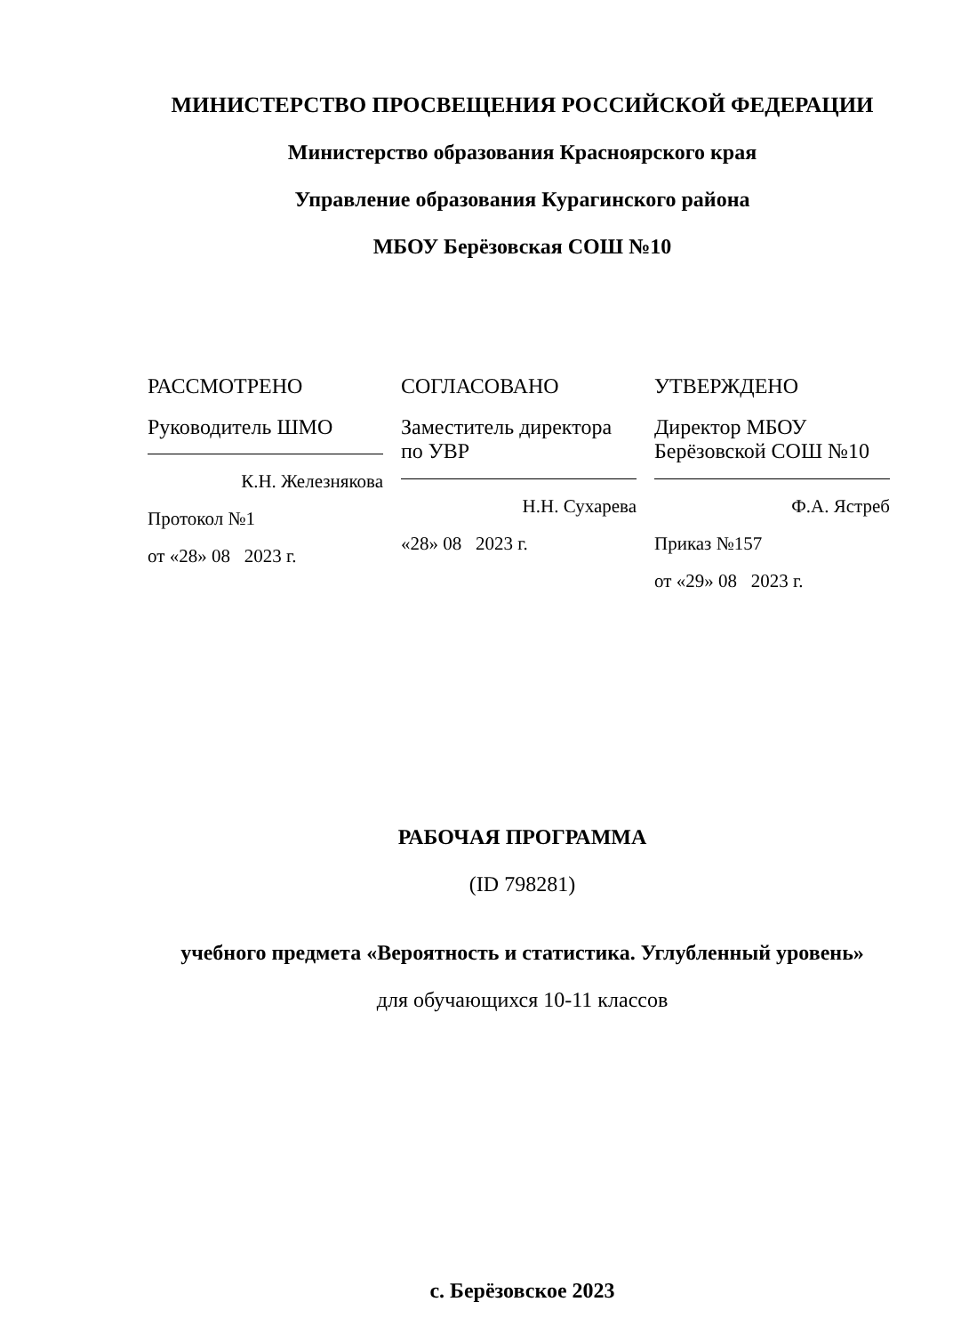МИНИСТЕРСТВО ПРОСВЕЩЕНИЯ РОССИЙСКОЙ ФЕДЕРАЦИИ
Министерство образования Красноярского края
Управление образования Курагинского района
МБОУ Берёзовская СОШ №10
РАССМОТРЕНО
Руководитель ШМО
К.Н. Железнякова
Протокол №1
от «28» 08 2023 г.
СОГЛАСОВАНО
Заместитель директора по УВР
Н.Н. Сухарева
«28» 08 2023 г.
УТВЕРЖДЕНО
Директор МБОУ Берёзовской СОШ №10
Ф.А. Ястреб
Приказ №157
от «29» 08 2023 г.
РАБОЧАЯ ПРОГРАММА
(ID 798281)
учебного предмета «Вероятность и статистика. Углубленный уровень»
для обучающихся 10-11 классов
с. Берёзовское 2023